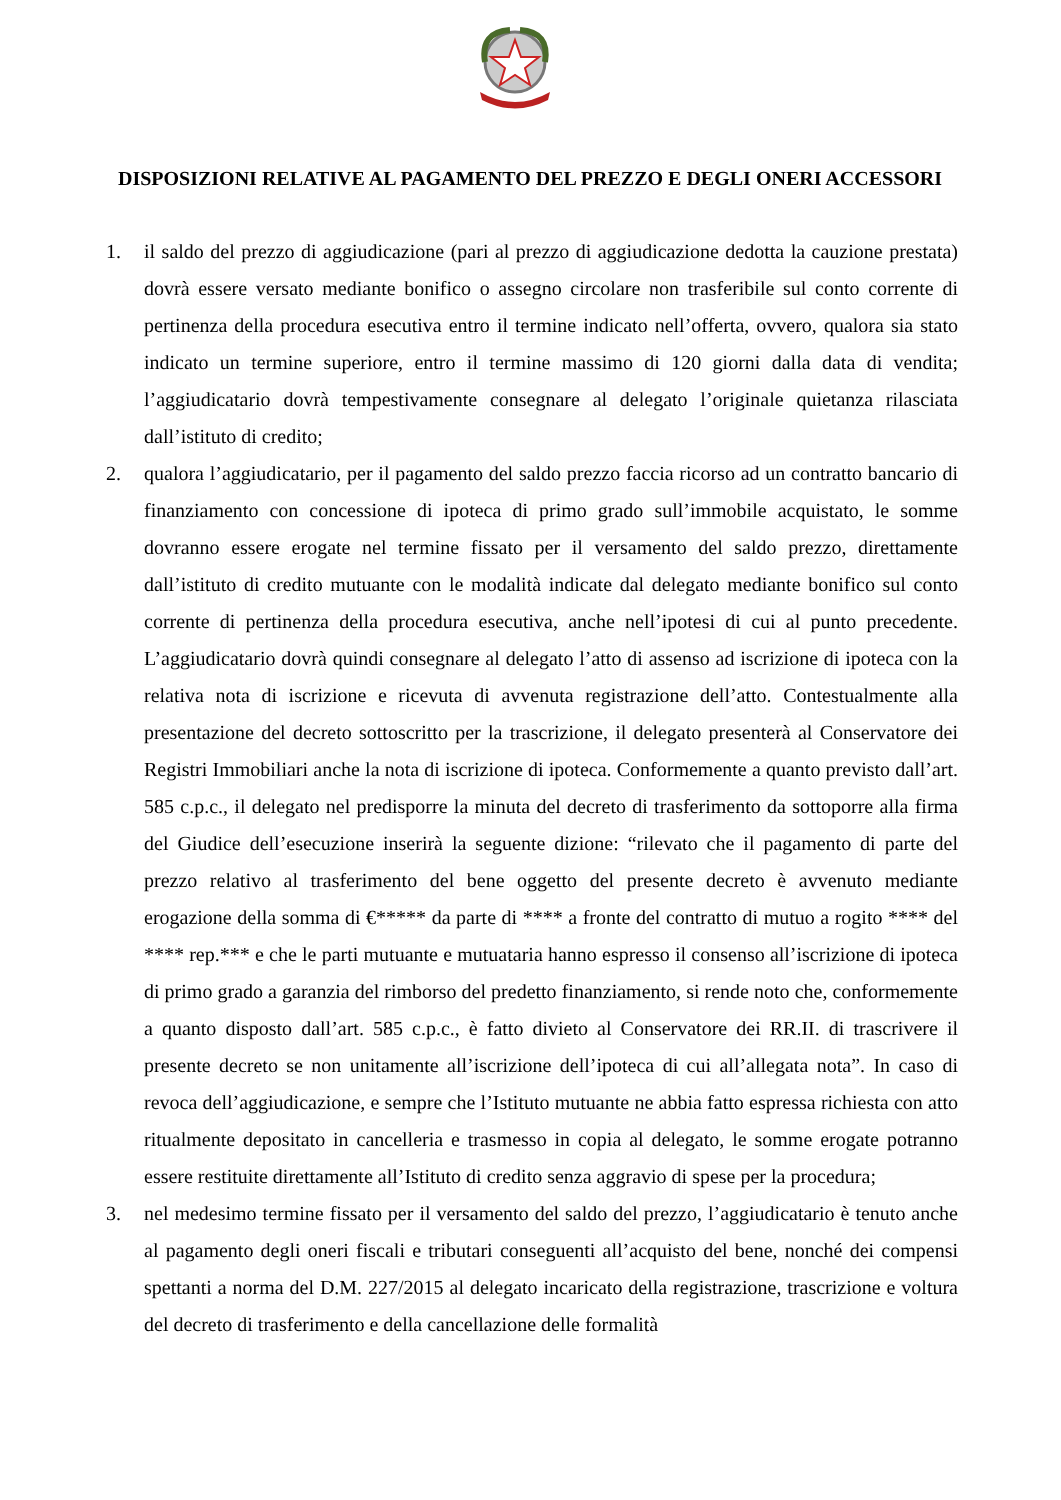DISPOSIZIONI RELATIVE AL PAGAMENTO DEL PREZZO E DEGLI ONERI ACCESSORI
1. il saldo del prezzo di aggiudicazione (pari al prezzo di aggiudicazione dedotta la cauzione prestata) dovrà essere versato mediante bonifico o assegno circolare non trasferibile sul conto corrente di pertinenza della procedura esecutiva entro il termine indicato nell’offerta, ovvero, qualora sia stato indicato un termine superiore, entro il termine massimo di 120 giorni dalla data di vendita; l’aggiudicatario dovrà tempestivamente consegnare al delegato l’originale quietanza rilasciata dall’istituto di credito;
2. qualora l’aggiudicatario, per il pagamento del saldo prezzo faccia ricorso ad un contratto bancario di finanziamento con concessione di ipoteca di primo grado sull’immobile acquistato, le somme dovranno essere erogate nel termine fissato per il versamento del saldo prezzo, direttamente dall’istituto di credito mutuante con le modalità indicate dal delegato mediante bonifico sul conto corrente di pertinenza della procedura esecutiva, anche nell’ipotesi di cui al punto precedente. L’aggiudicatario dovrà quindi consegnare al delegato l’atto di assenso ad iscrizione di ipoteca con la relativa nota di iscrizione e ricevuta di avvenuta registrazione dell’atto. Contestualmente alla presentazione del decreto sottoscritto per la trascrizione, il delegato presenterà al Conservatore dei Registri Immobiliari anche la nota di iscrizione di ipoteca. Conformemente a quanto previsto dall’art. 585 c.p.c., il delegato nel predisporre la minuta del decreto di trasferimento da sottoporre alla firma del Giudice dell’esecuzione inserirà la seguente dizione: “rilevato che il pagamento di parte del prezzo relativo al trasferimento del bene oggetto del presente decreto è avvenuto mediante erogazione della somma di €***** da parte di **** a fronte del contratto di mutuo a rogito **** del **** rep.*** e che le parti mutuante e mutuataria hanno espresso il consenso all’iscrizione di ipoteca di primo grado a garanzia del rimborso del predetto finanziamento, si rende noto che, conformemente a quanto disposto dall’art. 585 c.p.c., è fatto divieto al Conservatore dei RR.II. di trascrivere il presente decreto se non unitamente all’iscrizione dell’ipoteca di cui all’allegata nota”. In caso di revoca dell’aggiudicazione, e sempre che l’Istituto mutuante ne abbia fatto espressa richiesta con atto ritualmente depositato in cancelleria e trasmesso in copia al delegato, le somme erogate potranno essere restituite direttamente all’Istituto di credito senza aggravio di spese per la procedura;
3. nel medesimo termine fissato per il versamento del saldo del prezzo, l’aggiudicatario è tenuto anche al pagamento degli oneri fiscali e tributari conseguenti all’acquisto del bene, nonché dei compensi spettanti a norma del D.M. 227/2015 al delegato incaricato della registrazione, trascrizione e voltura del decreto di trasferimento e della cancellazione delle formalità